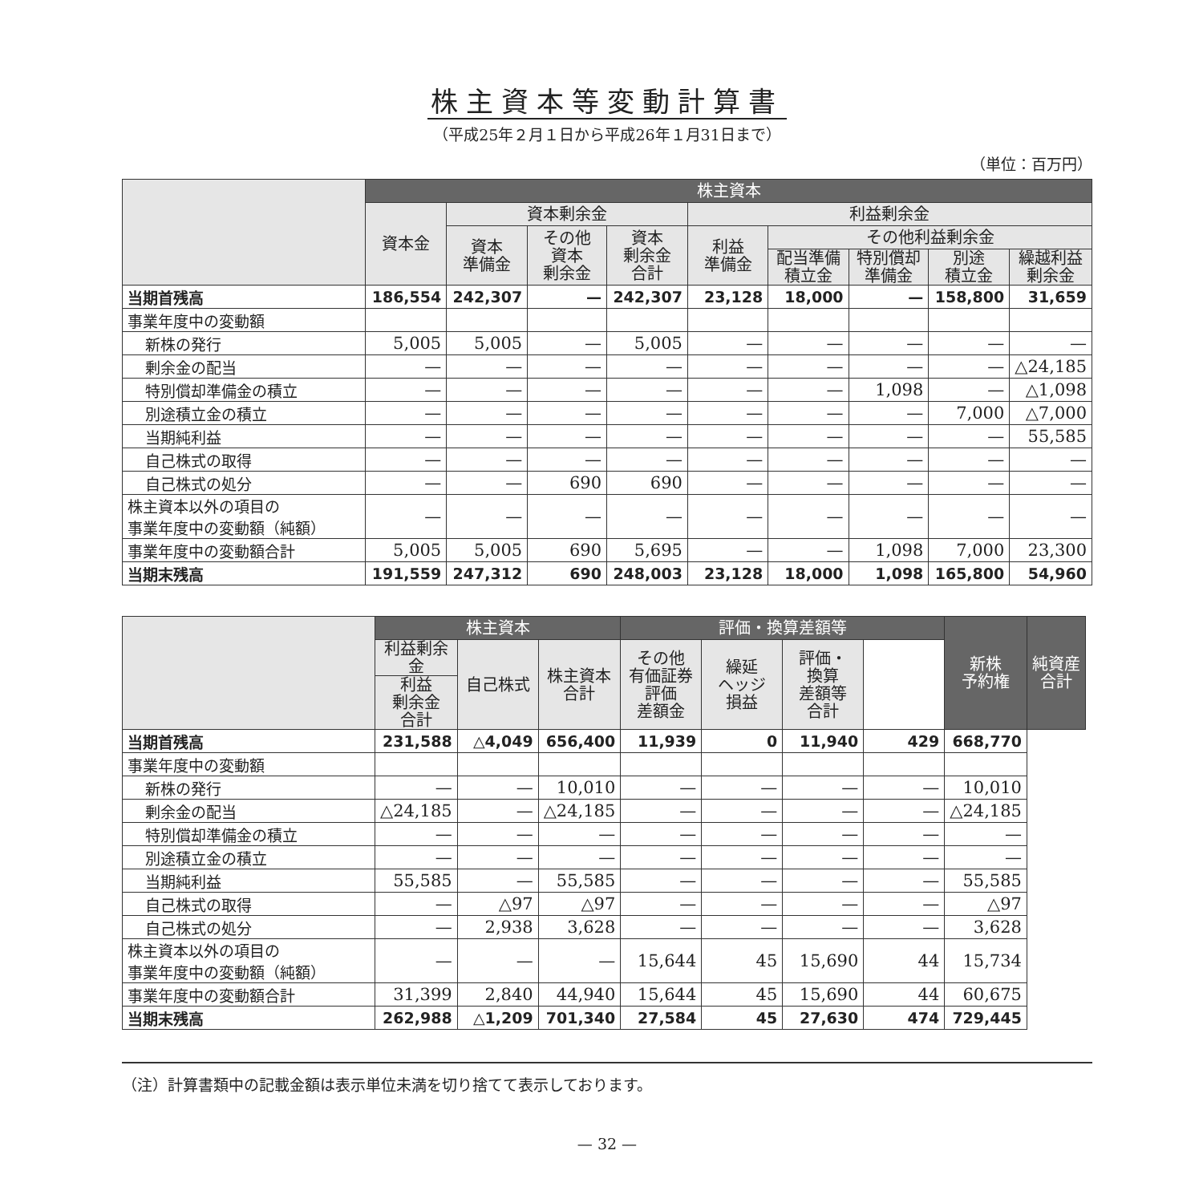株主資本等変動計算書
（平成25年２月１日から平成26年１月31日まで）
（単位：百万円）
| | 株主資本 | | | | | | | | |
| --- | --- | --- | --- | --- | --- | --- | --- | --- | --- |
| | 資本金 | 資本剰余金 | | | 利益剰余金 | | | | |
| | | 資本 準備金 | その他 資本 剰余金 | 資本 剰余金 合計 | 利益 準備金 | その他利益剰余金 | | | |
| | | | | | | 配当準備 積立金 | 特別償却 準備金 | 別途 積立金 | 繰越利益 剰余金 |
| 当期首残高 | 186,554 | 242,307 | — | 242,307 | 23,128 | 18,000 | — | 158,800 | 31,659 |
| 事業年度中の変動額 | | | | | | | | | |
| 新株の発行 | 5,005 | 5,005 | — | 5,005 | — | — | — | — | — |
| 剰余金の配当 | — | — | — | — | — | — | — | — | △24,185 |
| 特別償却準備金の積立 | — | — | — | — | — | — | 1,098 | — | △1,098 |
| 別途積立金の積立 | — | — | — | — | — | — | — | 7,000 | △7,000 |
| 当期純利益 | — | — | — | — | — | — | — | — | 55,585 |
| 自己株式の取得 | — | — | — | — | — | — | — | — | — |
| 自己株式の処分 | — | — | 690 | 690 | — | — | — | — | — |
| 株主資本以外の項目の 事業年度中の変動額（純額） | — | — | — | — | — | — | — | — | — |
| 事業年度中の変動額合計 | 5,005 | 5,005 | 690 | 5,695 | — | — | 1,098 | 7,000 | 23,300 |
| 当期末残高 | 191,559 | 247,312 | 690 | 248,003 | 23,128 | 18,000 | 1,098 | 165,800 | 54,960 |
| | 株主資本 | | | 評価・換算差額等 | | | | 新株 予約権 | 純資産 合計 |
| --- | --- | --- | --- | --- | --- | --- | --- | --- | --- |
| | 利益剰余金 | 自己株式 | 株主資本 合計 | その他 有価証券 評価 差額金 | 繰延 ヘッジ 損益 | 評価・ 換算 差額等 合計 | | | |
| | 利益 剰余金 合計 | | | | | | | | |
| 当期首残高 | 231,588 | △4,049 | 656,400 | 11,939 | 0 | 11,940 | 429 | 668,770 | |
| 事業年度中の変動額 | | | | | | | | | |
| 新株の発行 | — | — | 10,010 | — | — | — | — | 10,010 | |
| 剰余金の配当 | △24,185 | — | △24,185 | — | — | — | — | △24,185 | |
| 特別償却準備金の積立 | — | — | — | — | — | — | — | — | |
| 別途積立金の積立 | — | — | — | — | — | — | — | — | |
| 当期純利益 | 55,585 | — | 55,585 | — | — | — | — | 55,585 | |
| 自己株式の取得 | — | △97 | △97 | — | — | — | — | △97 | |
| 自己株式の処分 | — | 2,938 | 3,628 | — | — | — | — | 3,628 | |
| 株主資本以外の項目の 事業年度中の変動額（純額） | — | — | — | 15,644 | 45 | 15,690 | 44 | 15,734 | |
| 事業年度中の変動額合計 | 31,399 | 2,840 | 44,940 | 15,644 | 45 | 15,690 | 44 | 60,675 | |
| 当期末残高 | 262,988 | △1,209 | 701,340 | 27,584 | 45 | 27,630 | 474 | 729,445 | |
（注）計算書類中の記載金額は表示単位未満を切り捨てて表示しております。
— 32 —